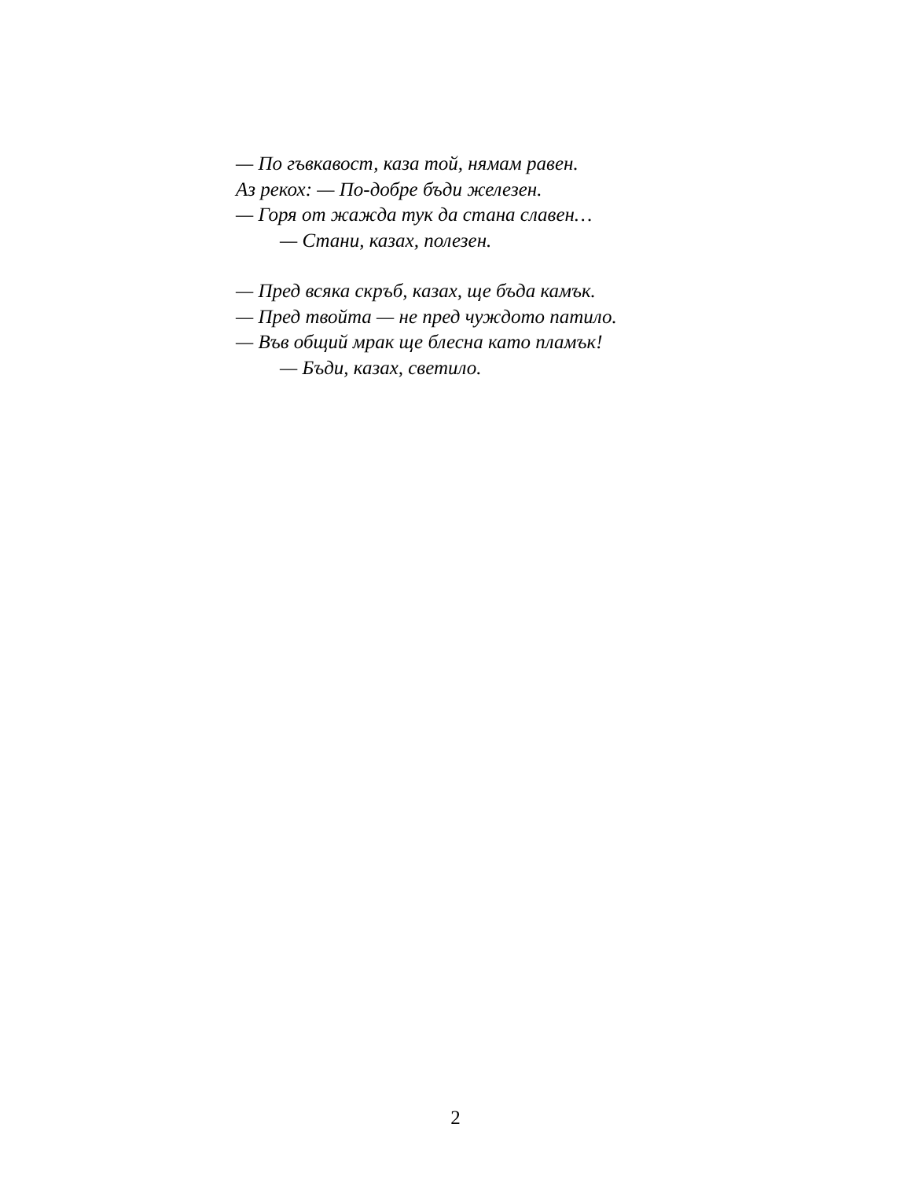— По гъвкавост, каза той, нямам равен.
Аз рекох: — По-добре бъди железен.
— Горя от жажда тук да стана славен…
— Стани, казах, полезен.
— Пред всяка скръб, казах, ще бъда камък.
— Пред твойта — не пред чуждото патило.
— Във общий мрак ще блесна като пламък!
— Бъди, казах, светило.
2